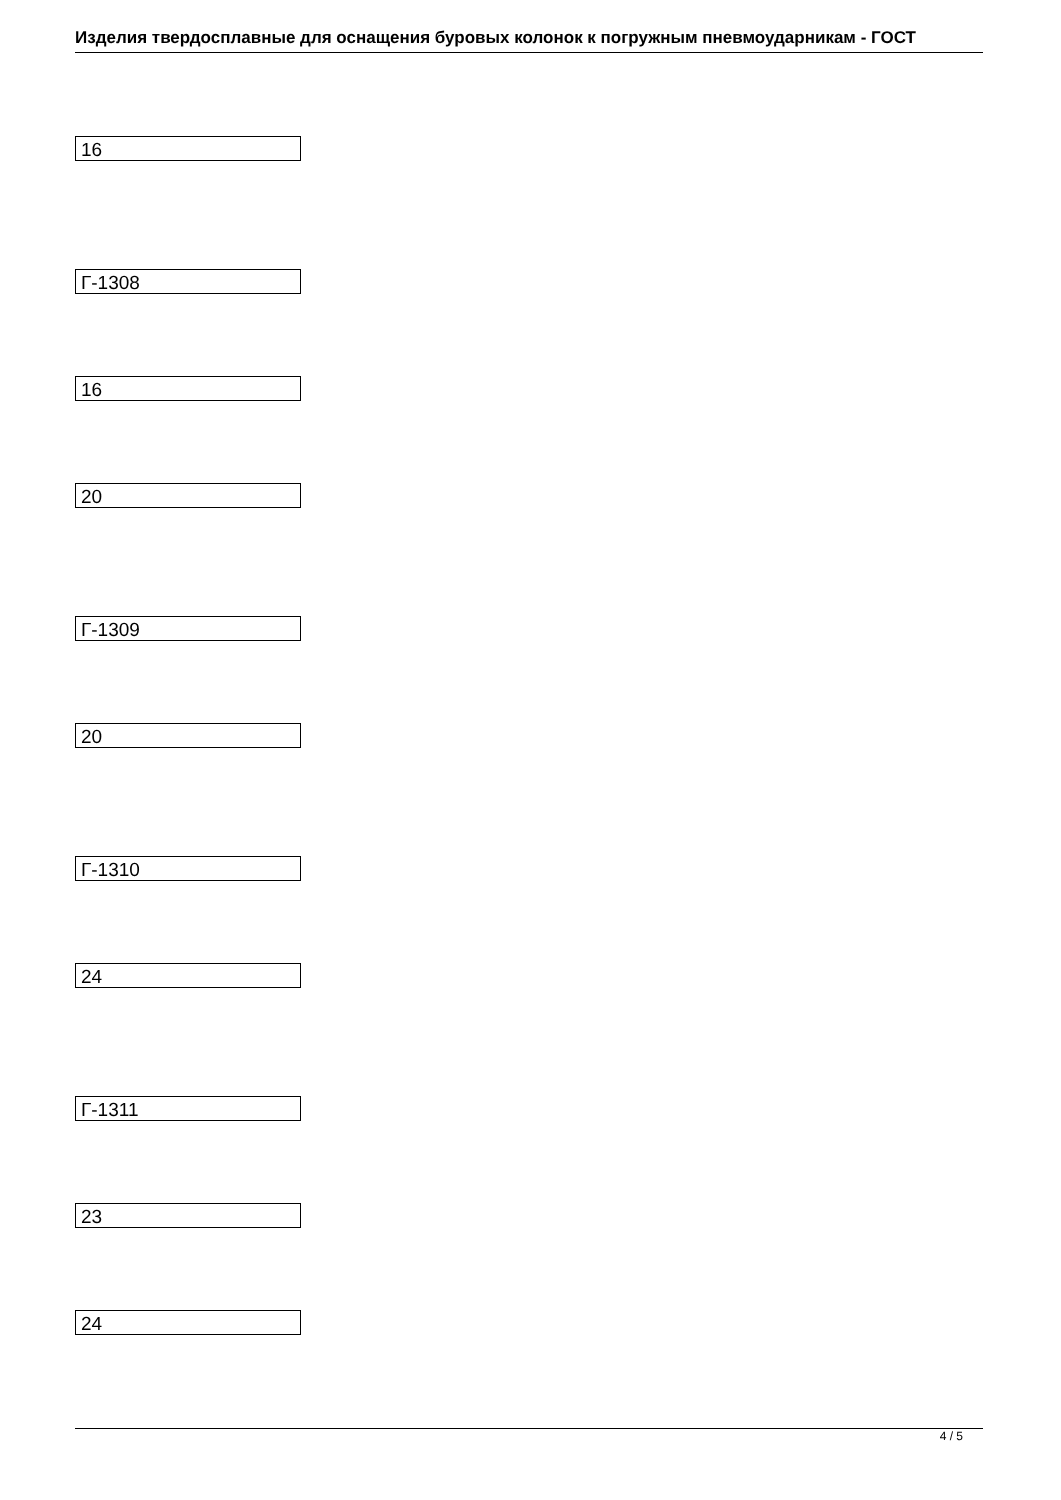Изделия твердосплавные для оснащения буровых колонок к погружным пневмоударникам - ГОСТ
16
Г-1308
16
20
Г-1309
20
Г-1310
24
Г-1311
23
24
4 / 5